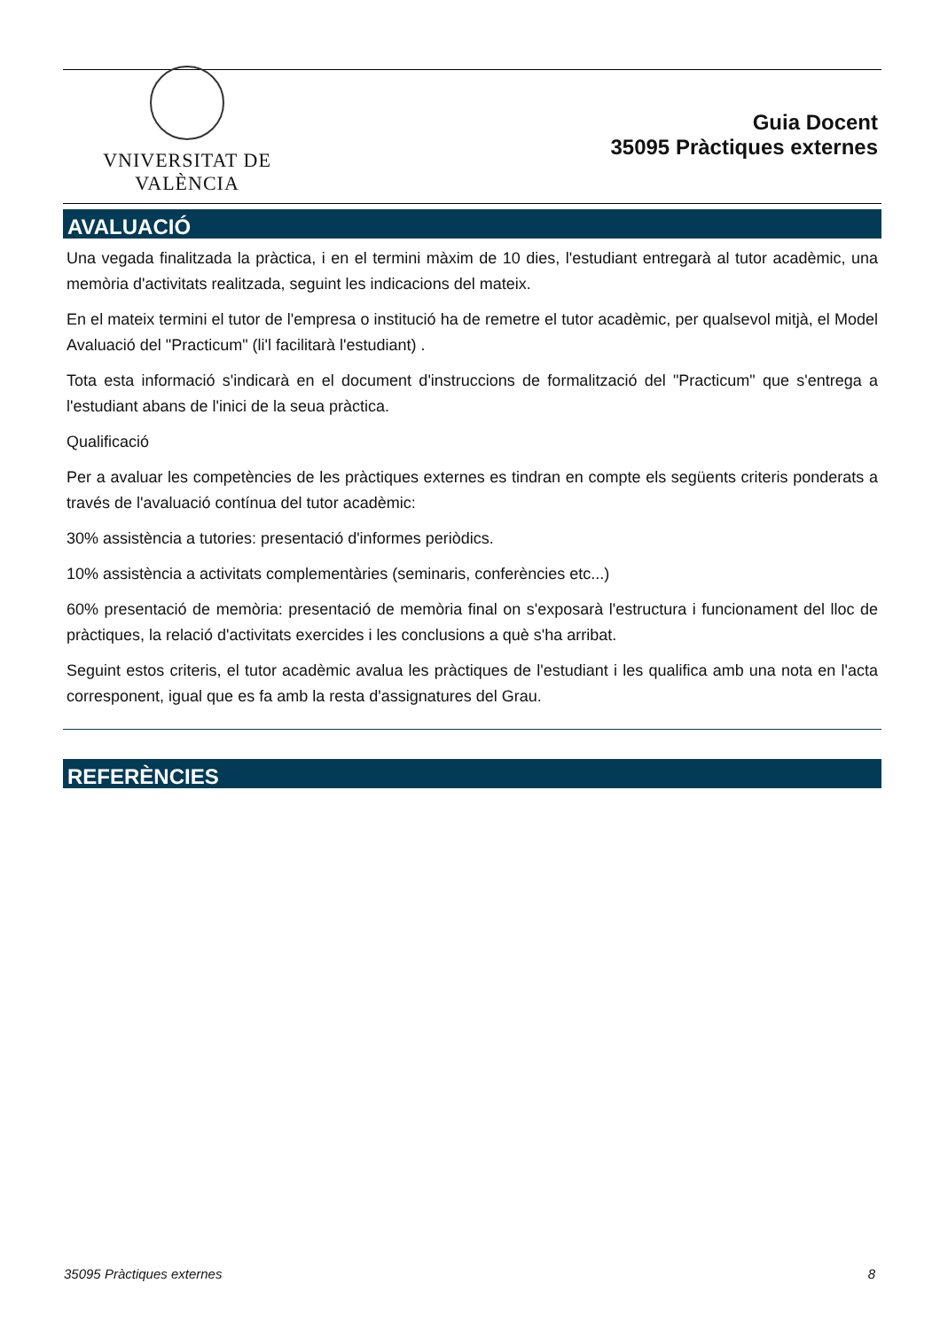VNIVERSITAT DE VALÈNCIA
Guia Docent
35095 Pràctiques externes
AVALUACIÓ
Una vegada finalitzada la pràctica, i en el termini màxim de 10 dies, l'estudiant entregarà al tutor acadèmic, una memòria d'activitats realitzada, seguint les indicacions del mateix.
En el mateix termini el tutor de l'empresa o institució ha de remetre el tutor acadèmic, per qualsevol mitjà, el Model Avaluació del "Practicum" (li'l facilitarà l'estudiant) .
Tota esta informació s'indicarà en el document d'instruccions de formalització del "Practicum" que s'entrega a l'estudiant abans de l'inici de la seua pràctica.
Qualificació
Per a avaluar les competències de les pràctiques externes es tindran en compte els següents criteris ponderats a través de l'avaluació contínua del tutor acadèmic:
30% assistència a tutories: presentació d'informes periòdics.
10% assistència a activitats complementàries (seminaris, conferències etc...)
60% presentació de memòria: presentació de memòria final on s'exposarà l'estructura i funcionament del lloc de pràctiques, la relació d'activitats exercides i les conclusions a què s'ha arribat.
Seguint estos criteris, el tutor acadèmic avalua les pràctiques de l'estudiant i les qualifica amb una nota en l'acta corresponent, igual que es fa amb la resta d'assignatures del Grau.
REFERÈNCIES
35095 Pràctiques externes 8